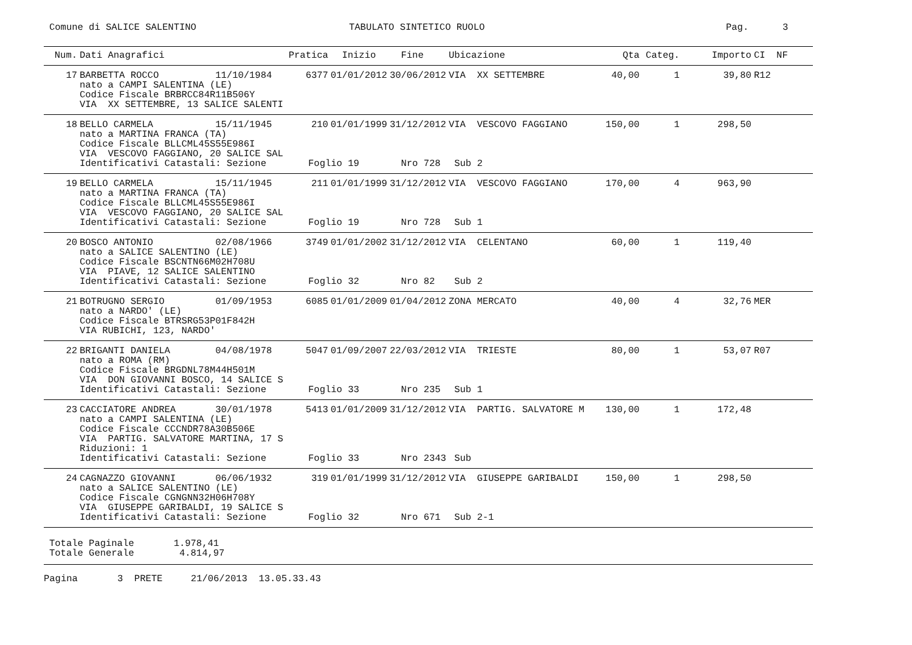Comune di SALICE SALENTINO
TABULATO SINTETICO RUOLO
Pag. 3
| Num. | Dati Anagrafici | Pratica | Inizio | Fine | Ubicazione | Qta | Categ. | Importo | CI NF |
| --- | --- | --- | --- | --- | --- | --- | --- | --- | --- |
| 17 | BARBETTA ROCCO 11/10/1984 nato a CAMPI SALENTINA (LE) Codice Fiscale BRBRCC84R11B506Y VIA XX SETTEMBRE, 13 SALICE SALENTI | 6377 | 01/01/2012 | 30/06/2012 | VIA XX SETTEMBRE | 40,00 | 1 | 39,80 | R12 |
| 18 | BELLO CARMELA 15/11/1945 nato a MARTINA FRANCA (TA) Codice Fiscale BLLCML45S55E986I VIA VESCOVO FAGGIANO, 20 SALICE SAL | 210 | 01/01/1999 | 31/12/2012 | VIA VESCOVO FAGGIANO | 150,00 | 1 | 298,50 | |
| | Identificativi Catastali: Sezione | Foglio 19 | | Nro 728 | Sub 2 | | | | |
| 19 | BELLO CARMELA 15/11/1945 nato a MARTINA FRANCA (TA) Codice Fiscale BLLCML45S55E986I VIA VESCOVO FAGGIANO, 20 SALICE SAL | 211 | 01/01/1999 | 31/12/2012 | VIA VESCOVO FAGGIANO | 170,00 | 4 | 963,90 | |
| | Identificativi Catastali: Sezione | Foglio 19 | | Nro 728 | Sub 1 | | | | |
| 20 | BOSCO ANTONIO 02/08/1966 nato a SALICE SALENTINO (LE) Codice Fiscale BSCNTN66M02H708U VIA PIAVE, 12 SALICE SALENTINO | 3749 | 01/01/2002 | 31/12/2012 | VIA CELENTANO | 60,00 | 1 | 119,40 | |
| | Identificativi Catastali: Sezione | Foglio 32 | | Nro 82 | Sub 2 | | | | |
| 21 | BOTRUGNO SERGIO 01/09/1953 nato a NARDO' (LE) Codice Fiscale BTRSRG53P01F842H VIA RUBICHI, 123, NARDO' | 6085 | 01/01/2009 | 01/04/2012 | ZONA MERCATO | 40,00 | 4 | 32,76 | MER |
| 22 | BRIGANTI DANIELA 04/08/1978 nato a ROMA (RM) Codice Fiscale BRGDNL78M44H501M VIA DON GIOVANNI BOSCO, 14 SALICE S | 5047 | 01/09/2007 | 22/03/2012 | VIA TRIESTE | 80,00 | 1 | 53,07 | R07 |
| | Identificativi Catastali: Sezione | Foglio 33 | | Nro 235 | Sub 1 | | | | |
| 23 | CACCIATORE ANDREA 30/01/1978 nato a CAMPI SALENTINA (LE) Codice Fiscale CCCNDR78A30B506E VIA PARTIG. SALVATORE MARTINA, 17 S Riduzioni: 1 | 5413 | 01/01/2009 | 31/12/2012 | VIA PARTIG. SALVATORE M | 130,00 | 1 | 172,48 | |
| | Identificativi Catastali: Sezione | Foglio 33 | | Nro 2343 | Sub | | | | |
| 24 | CAGNAZZO GIOVANNI 06/06/1932 nato a SALICE SALENTINO (LE) Codice Fiscale CGNGNN32H06H708Y VIA GIUSEPPE GARIBALDI, 19 SALICE S | 319 | 01/01/1999 | 31/12/2012 | VIA GIUSEPPE GARIBALDI | 150,00 | 1 | 298,50 | |
| | Identificativi Catastali: Sezione | Foglio 32 | | Nro 671 | Sub 2-1 | | | | |
Totale Paginale 1.978,41 Totale Generale 4.814,97
Pagina 3 PRETE 21/06/2013 13.05.33.43